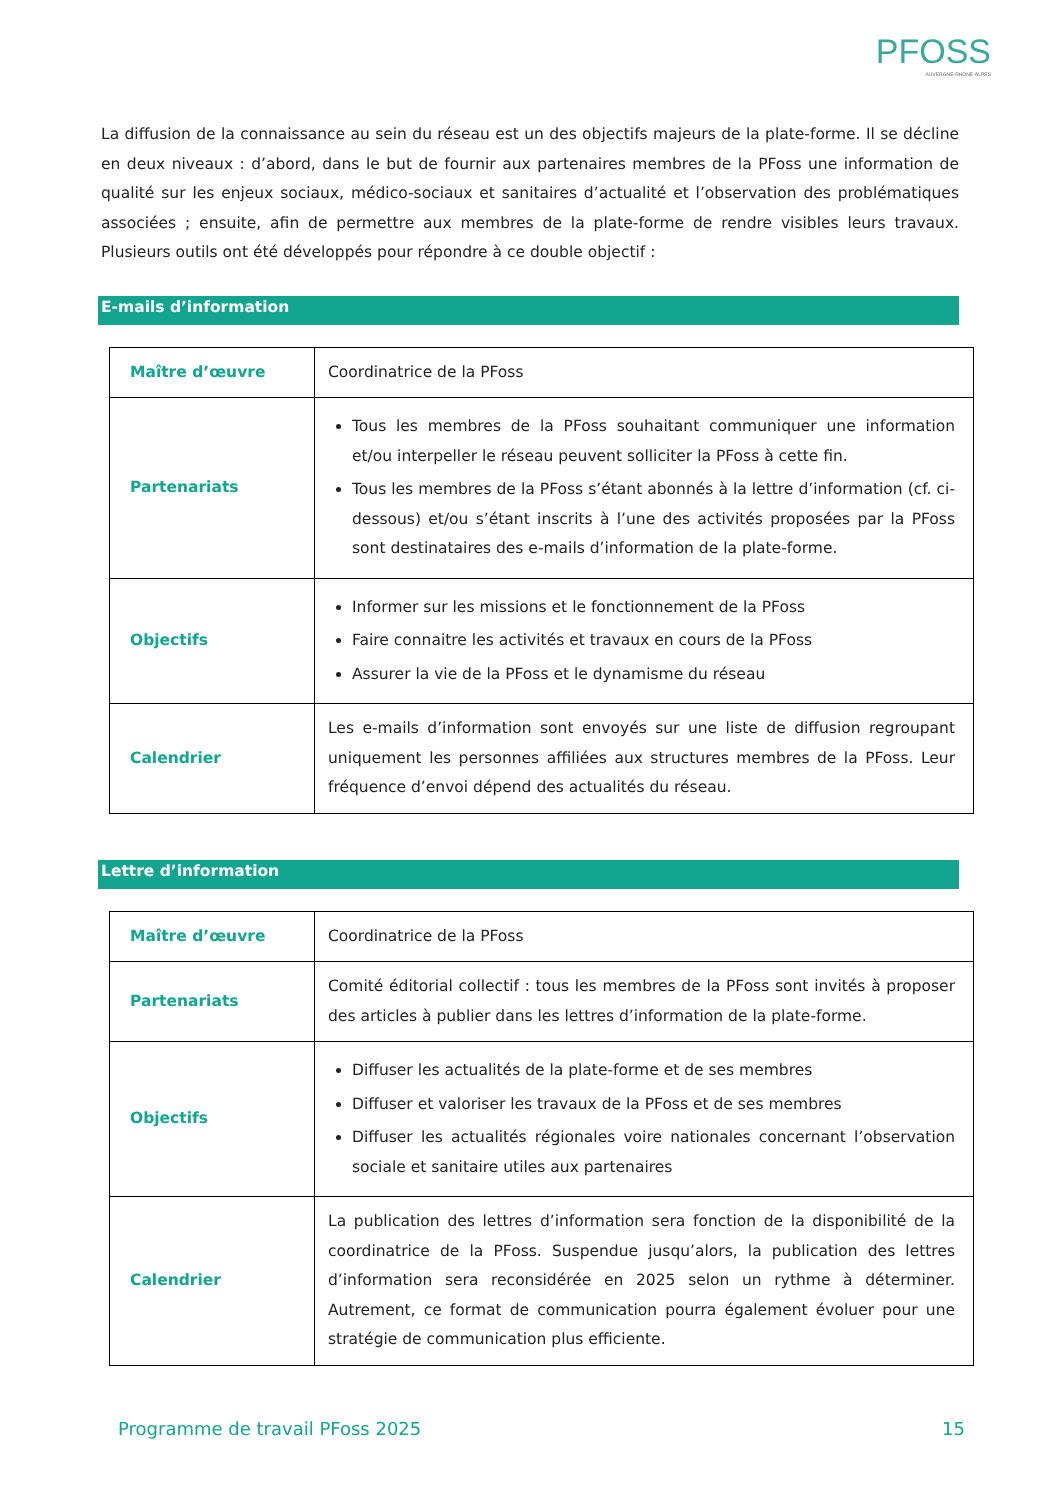PFOSS
AUVERGNE-RHÔNE-ALPES
La diffusion de la connaissance au sein du réseau est un des objectifs majeurs de la plate-forme. Il se décline en deux niveaux : d’abord, dans le but de fournir aux partenaires membres de la PFoss une information de qualité sur les enjeux sociaux, médico-sociaux et sanitaires d’actualité et l’observation des problématiques associées ; ensuite, afin de permettre aux membres de la plate-forme de rendre visibles leurs travaux. Plusieurs outils ont été développés pour répondre à ce double objectif :
E-mails d’information
| Maître d’œuvre | Coordinatrice de la PFoss |
| Partenariats | Tous les membres de la PFoss souhaitant communiquer une information et/ou interpeller le réseau peuvent solliciter la PFoss à cette fin. Tous les membres de la PFoss s’étant abonnés à la lettre d’information (cf. ci-dessous) et/ou s’étant inscrits à l’une des activités proposées par la PFoss sont destinataires des e-mails d’information de la plate-forme. |
| Objectifs | Informer sur les missions et le fonctionnement de la PFoss Faire connaitre les activités et travaux en cours de la PFoss Assurer la vie de la PFoss et le dynamisme du réseau |
| Calendrier | Les e-mails d’information sont envoyés sur une liste de diffusion regroupant uniquement les personnes affiliées aux structures membres de la PFoss. Leur fréquence d’envoi dépend des actualités du réseau. |
Lettre d’information
| Maître d’œuvre | Coordinatrice de la PFoss |
| Partenariats | Comité éditorial collectif : tous les membres de la PFoss sont invités à proposer des articles à publier dans les lettres d’information de la plate-forme. |
| Objectifs | Diffuser les actualités de la plate-forme et de ses membres Diffuser et valoriser les travaux de la PFoss et de ses membres Diffuser les actualités régionales voire nationales concernant l’observation sociale et sanitaire utiles aux partenaires |
| Calendrier | La publication des lettres d’information sera fonction de la disponibilité de la coordinatrice de la PFoss. Suspendue jusqu’alors, la publication des lettres d’information sera reconsidérée en 2025 selon un rythme à déterminer. Autrement, ce format de communication pourra également évoluer pour une stratégie de communication plus efficiente. |
Programme de travail PFoss 2025 15